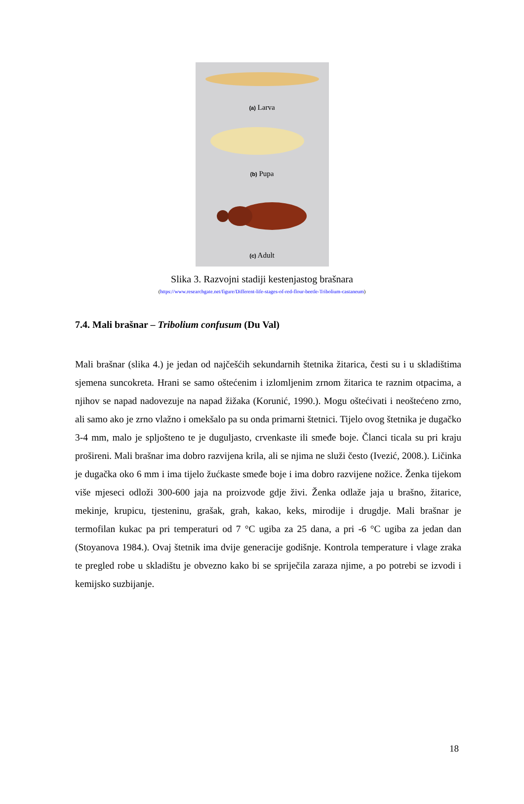(a) Larva
(b) Pupa
(c) Adult
Slika 3. Razvojni stadiji kestenjastog brašnara
(https://www.researchgate.net/figure/Different-life-stages-of-red-flour-beetle-Tribolium-castaneum)
7.4. Mali brašnar – Tribolium confusum (Du Val)
Mali brašnar (slika 4.) je jedan od najčešćih sekundarnih štetnika žitarica, česti su i u skladištima sjemena suncokreta. Hrani se samo oštećenim i izlomljenim zrnom žitarica te raznim otpacima, a njihov se napad nadovezuje na napad žižaka (Korunić, 1990.). Mogu oštećivati i neoštećeno zrno, ali samo ako je zrno vlažno i omekšalo pa su onda primarni štetnici. Tijelo ovog štetnika je dugačko 3-4 mm, malo je spljošteno te je duguljasto, crvenkaste ili smeđe boje. Članci ticala su pri kraju prošireni. Mali brašnar ima dobro razvijena krila, ali se njima ne služi često (Ivezić, 2008.). Ličinka je dugačka oko 6 mm i ima tijelo žućkaste smeđe boje i ima dobro razvijene nožice. Ženka tijekom više mjeseci odloži 300-600 jaja na proizvode gdje živi. Ženka odlaže jaja u brašno, žitarice, mekinje, krupicu, tjesteninu, grašak, grah, kakao, keks, mirodije i drugdje. Mali brašnar je termofilan kukac pa pri temperaturi od 7 °C ugiba za 25 dana, a pri -6 °C ugiba za jedan dan (Stoyanova 1984.). Ovaj štetnik ima dvije generacije godišnje. Kontrola temperature i vlage zraka te pregled robe u skladištu je obvezno kako bi se spriječila zaraza njime, a po potrebi se izvodi i kemijsko suzbijanje.
18